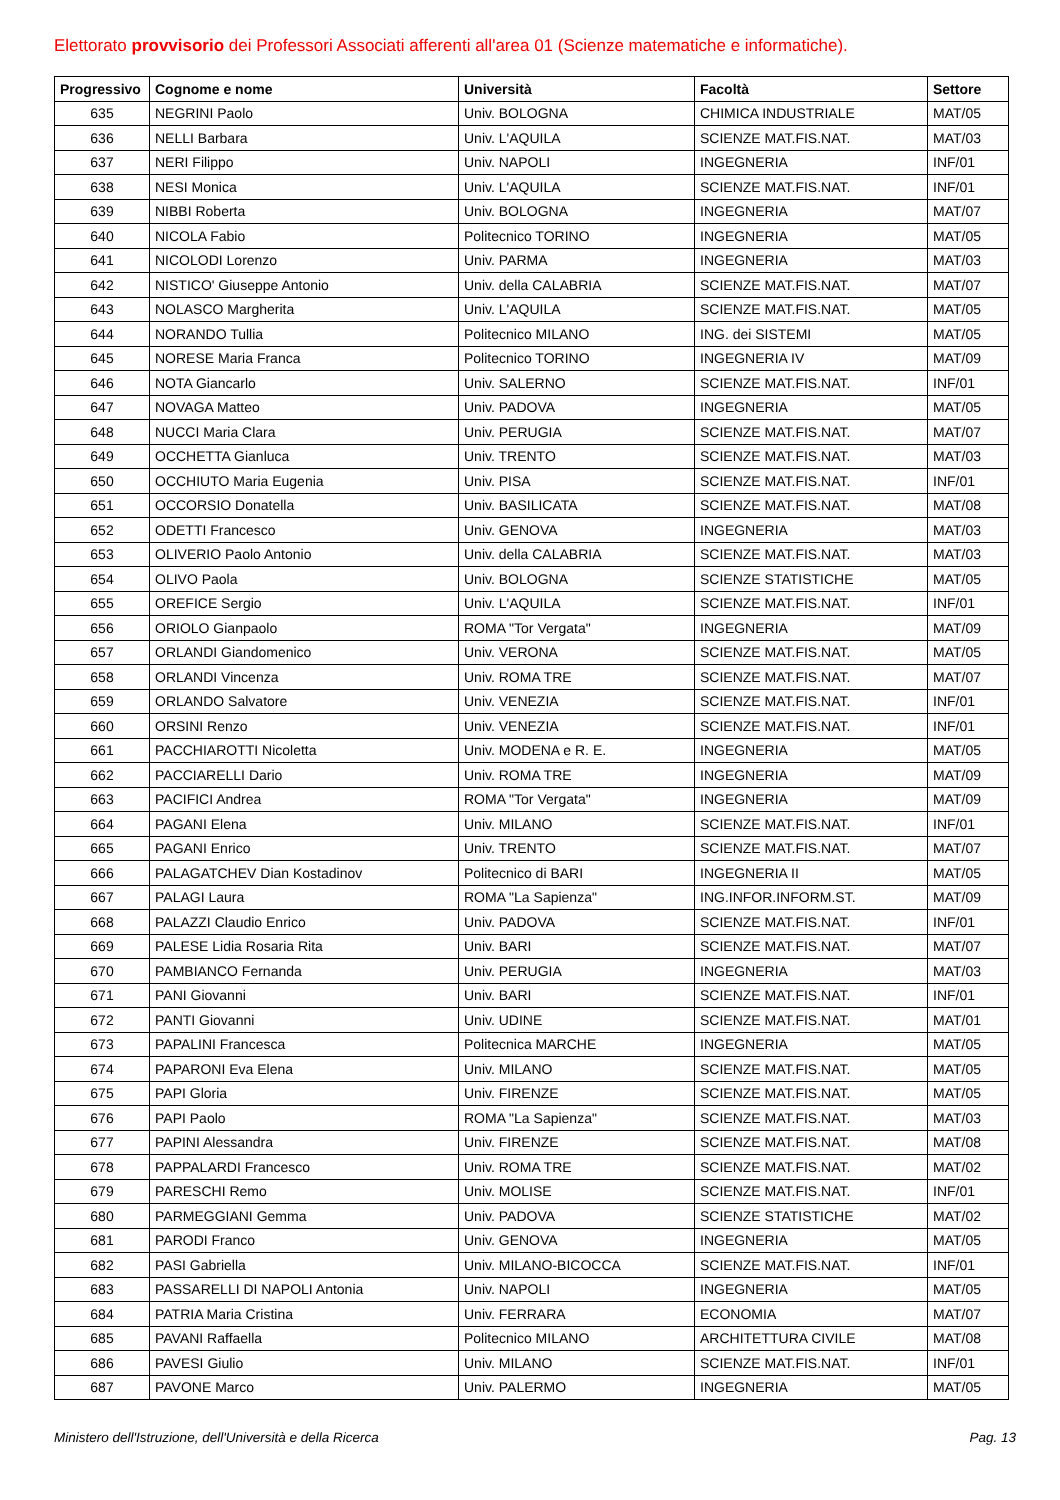Elettorato provvisorio dei Professori Associati afferenti all'area 01 (Scienze matematiche e informatiche).
| Progressivo | Cognome e nome | Università | Facoltà | Settore |
| --- | --- | --- | --- | --- |
| 635 | NEGRINI Paolo | Univ. BOLOGNA | CHIMICA INDUSTRIALE | MAT/05 |
| 636 | NELLI Barbara | Univ. L'AQUILA | SCIENZE MAT.FIS.NAT. | MAT/03 |
| 637 | NERI Filippo | Univ. NAPOLI | INGEGNERIA | INF/01 |
| 638 | NESI Monica | Univ. L'AQUILA | SCIENZE MAT.FIS.NAT. | INF/01 |
| 639 | NIBBI Roberta | Univ. BOLOGNA | INGEGNERIA | MAT/07 |
| 640 | NICOLA Fabio | Politecnico TORINO | INGEGNERIA | MAT/05 |
| 641 | NICOLODI Lorenzo | Univ. PARMA | INGEGNERIA | MAT/03 |
| 642 | NISTICO' Giuseppe Antonio | Univ. della CALABRIA | SCIENZE MAT.FIS.NAT. | MAT/07 |
| 643 | NOLASCO Margherita | Univ. L'AQUILA | SCIENZE MAT.FIS.NAT. | MAT/05 |
| 644 | NORANDO Tullia | Politecnico MILANO | ING. dei SISTEMI | MAT/05 |
| 645 | NORESE Maria Franca | Politecnico TORINO | INGEGNERIA IV | MAT/09 |
| 646 | NOTA Giancarlo | Univ. SALERNO | SCIENZE MAT.FIS.NAT. | INF/01 |
| 647 | NOVAGA Matteo | Univ. PADOVA | INGEGNERIA | MAT/05 |
| 648 | NUCCI Maria Clara | Univ. PERUGIA | SCIENZE MAT.FIS.NAT. | MAT/07 |
| 649 | OCCHETTA Gianluca | Univ. TRENTO | SCIENZE MAT.FIS.NAT. | MAT/03 |
| 650 | OCCHIUTO Maria Eugenia | Univ. PISA | SCIENZE MAT.FIS.NAT. | INF/01 |
| 651 | OCCORSIO Donatella | Univ. BASILICATA | SCIENZE MAT.FIS.NAT. | MAT/08 |
| 652 | ODETTI Francesco | Univ. GENOVA | INGEGNERIA | MAT/03 |
| 653 | OLIVERIO Paolo Antonio | Univ. della CALABRIA | SCIENZE MAT.FIS.NAT. | MAT/03 |
| 654 | OLIVO Paola | Univ. BOLOGNA | SCIENZE STATISTICHE | MAT/05 |
| 655 | OREFICE Sergio | Univ. L'AQUILA | SCIENZE MAT.FIS.NAT. | INF/01 |
| 656 | ORIOLO Gianpaolo | ROMA "Tor Vergata" | INGEGNERIA | MAT/09 |
| 657 | ORLANDI Giandomenico | Univ. VERONA | SCIENZE MAT.FIS.NAT. | MAT/05 |
| 658 | ORLANDI Vincenza | Univ. ROMA TRE | SCIENZE MAT.FIS.NAT. | MAT/07 |
| 659 | ORLANDO Salvatore | Univ. VENEZIA | SCIENZE MAT.FIS.NAT. | INF/01 |
| 660 | ORSINI Renzo | Univ. VENEZIA | SCIENZE MAT.FIS.NAT. | INF/01 |
| 661 | PACCHIAROTTI Nicoletta | Univ. MODENA e R. E. | INGEGNERIA | MAT/05 |
| 662 | PACCIARELLI Dario | Univ. ROMA TRE | INGEGNERIA | MAT/09 |
| 663 | PACIFICI Andrea | ROMA "Tor Vergata" | INGEGNERIA | MAT/09 |
| 664 | PAGANI Elena | Univ. MILANO | SCIENZE MAT.FIS.NAT. | INF/01 |
| 665 | PAGANI Enrico | Univ. TRENTO | SCIENZE MAT.FIS.NAT. | MAT/07 |
| 666 | PALAGATCHEV Dian Kostadinov | Politecnico di BARI | INGEGNERIA II | MAT/05 |
| 667 | PALAGI Laura | ROMA "La Sapienza" | ING.INFOR.INFORM.ST. | MAT/09 |
| 668 | PALAZZI Claudio Enrico | Univ. PADOVA | SCIENZE MAT.FIS.NAT. | INF/01 |
| 669 | PALESE Lidia Rosaria Rita | Univ. BARI | SCIENZE MAT.FIS.NAT. | MAT/07 |
| 670 | PAMBIANCO Fernanda | Univ. PERUGIA | INGEGNERIA | MAT/03 |
| 671 | PANI Giovanni | Univ. BARI | SCIENZE MAT.FIS.NAT. | INF/01 |
| 672 | PANTI Giovanni | Univ. UDINE | SCIENZE MAT.FIS.NAT. | MAT/01 |
| 673 | PAPALINI Francesca | Politecnica MARCHE | INGEGNERIA | MAT/05 |
| 674 | PAPARONI Eva Elena | Univ. MILANO | SCIENZE MAT.FIS.NAT. | MAT/05 |
| 675 | PAPI Gloria | Univ. FIRENZE | SCIENZE MAT.FIS.NAT. | MAT/05 |
| 676 | PAPI Paolo | ROMA "La Sapienza" | SCIENZE MAT.FIS.NAT. | MAT/03 |
| 677 | PAPINI Alessandra | Univ. FIRENZE | SCIENZE MAT.FIS.NAT. | MAT/08 |
| 678 | PAPPALARDI Francesco | Univ. ROMA TRE | SCIENZE MAT.FIS.NAT. | MAT/02 |
| 679 | PARESCHI Remo | Univ. MOLISE | SCIENZE MAT.FIS.NAT. | INF/01 |
| 680 | PARMEGGIANI Gemma | Univ. PADOVA | SCIENZE STATISTICHE | MAT/02 |
| 681 | PARODI Franco | Univ. GENOVA | INGEGNERIA | MAT/05 |
| 682 | PASI Gabriella | Univ. MILANO-BICOCCA | SCIENZE MAT.FIS.NAT. | INF/01 |
| 683 | PASSARELLI DI NAPOLI Antonia | Univ. NAPOLI | INGEGNERIA | MAT/05 |
| 684 | PATRIA Maria Cristina | Univ. FERRARA | ECONOMIA | MAT/07 |
| 685 | PAVANI Raffaella | Politecnico MILANO | ARCHITETTURA CIVILE | MAT/08 |
| 686 | PAVESI Giulio | Univ. MILANO | SCIENZE MAT.FIS.NAT. | INF/01 |
| 687 | PAVONE Marco | Univ. PALERMO | INGEGNERIA | MAT/05 |
Ministero dell'Istruzione, dell'Università e della Ricerca Pag. 13